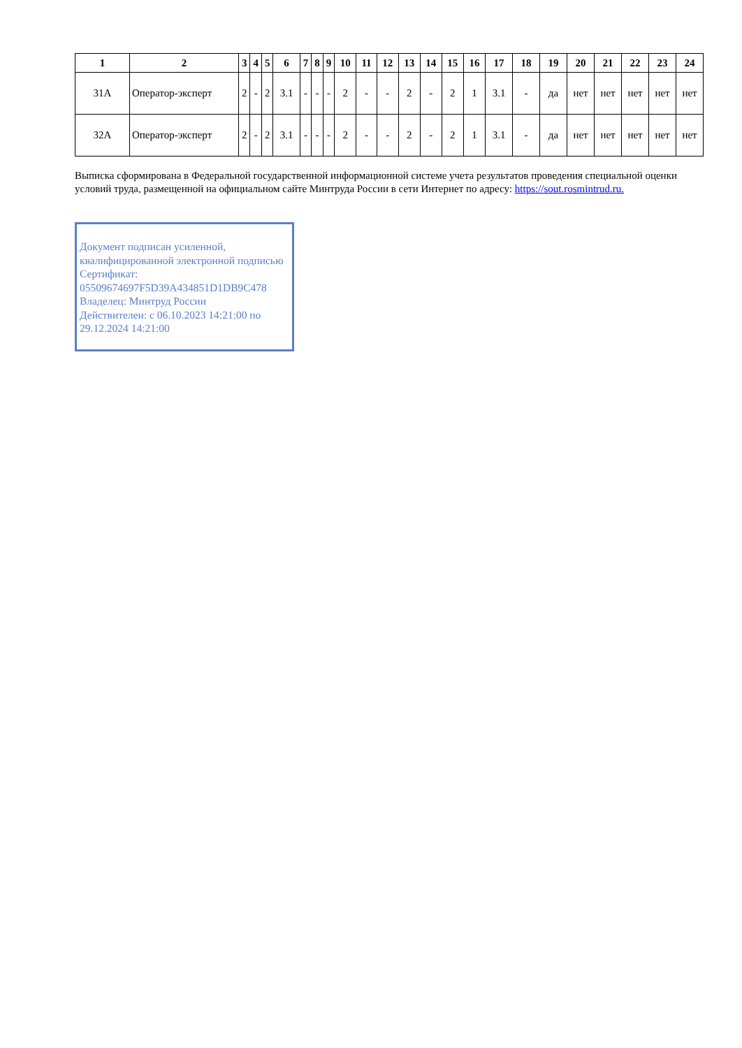| 1 | 2 | 3 | 4 | 5 | 6 | 7 | 8 | 9 | 10 | 11 | 12 | 13 | 14 | 15 | 16 | 17 | 18 | 19 | 20 | 21 | 22 | 23 | 24 |
| --- | --- | --- | --- | --- | --- | --- | --- | --- | --- | --- | --- | --- | --- | --- | --- | --- | --- | --- | --- | --- | --- | --- | --- |
| 31А | Оператор-эксперт | 2 | - | 2 | 3.1 | - | - | - | 2 | - | - | 2 | - | 2 | 1 | 3.1 | - | да | нет | нет | нет | нет | нет |
| 32А | Оператор-эксперт | 2 | - | 2 | 3.1 | - | - | - | 2 | - | - | 2 | - | 2 | 1 | 3.1 | - | да | нет | нет | нет | нет | нет |
Выписка сформирована в Федеральной государственной информационной системе учета результатов проведения специальной оценки условий труда, размещенной на официальном сайте Минтруда России в сети Интернет по адресу: https://sout.rosmintrud.ru.
Документ подписан усиленной, квалифицированной электронной подписью
Сертификат:
05509674697F5D39A434851D1DB9C478
Владелец: Минтруд России
Действителен: с 06.10.2023 14:21:00 по 29.12.2024 14:21:00